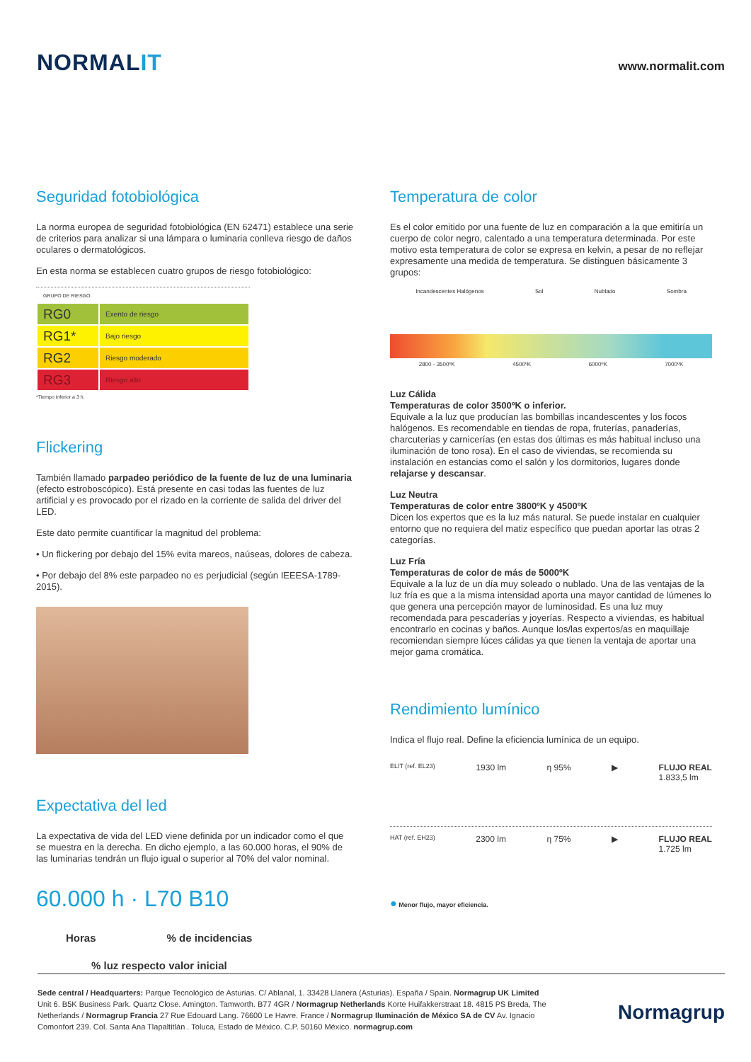NORMALIT
www.normalit.com
Seguridad fotobiológica
La norma europea de seguridad fotobiológica (EN 62471) establece una serie de criterios para analizar si una lámpara o luminaria conlleva riesgo de daños oculares o dermatológicos.
En esta norma se establecen cuatro grupos de riesgo fotobiológico:
| GRUPO DE RIESGO | |
| --- | --- |
| RG0 | Exento de riesgo |
| RG1* | Bajo riesgo |
| RG2 | Riesgo moderado |
| RG3 | Riesgo alto |
*Tiempo inferior a 3 h.
Flickering
También llamado parpadeo periódico de la fuente de luz de una luminaria (efecto estroboscópico). Está presente en casi todas las fuentes de luz artificial y es provocado por el rizado en la corriente de salida del driver del LED.
Este dato permite cuantificar la magnitud del problema:
• Un flickering por debajo del 15% evita mareos, naúseas, dolores de cabeza.
• Por debajo del 8% este parpadeo no es perjudicial (según IEEESA-1789-2015).
Expectativa del led
La expectativa de vida del LED viene definida por un indicador como el que se muestra en la derecha. En dicho ejemplo, a las 60.000 horas, el 90% de las luminarias tendrán un flujo igual o superior al 70% del valor nominal.
60.000 h · L70 B10
Horas% de incidencias
% luz respecto valor inicial
Temperatura de color
Es el color emitido por una fuente de luz en comparación a la que emitiría un cuerpo de color negro, calentado a una temperatura determinada. Por este motivo esta temperatura de color se expresa en kelvin, a pesar de no reflejar expresamente una medida de temperatura. Se distinguen básicamente 3 grupos:
Incandescentes Halógenos Sol Nublado Sombra
2800 - 3500ºK 4500ºK 6000ºK 7000ºK
Luz Cálida
Temperaturas de color 3500ºK o inferior.
Equivale a la luz que producían las bombillas incandescentes y los focos halógenos. Es recomendable en tiendas de ropa, fruterías, panaderías, charcuterias y carnicerías (en estas dos últimas es más habitual incluso una iluminación de tono rosa). En el caso de viviendas, se recomienda su instalación en estancias como el salón y los dormitorios, lugares donde relajarse y descansar.
Luz Neutra
Temperaturas de color entre 3800ºK y 4500ºK
Dicen los expertos que es la luz más natural. Se puede instalar en cualquier entorno que no requiera del matiz específico que puedan aportar las otras 2 categorías.
Luz Fría
Temperaturas de color de más de 5000ºK
Equivale a la luz de un día muy soleado o nublado. Una de las ventajas de la luz fría es que a la misma intensidad aporta una mayor cantidad de lúmenes lo que genera una percepción mayor de luminosidad. Es una luz muy recomendada para pescaderías y joyerías. Respecto a viviendas, es habitual encontrarlo en cocinas y baños. Aunque los/las expertos/as en maquillaje recomiendan siempre lúces cálidas ya que tienen la ventaja de aportar una mejor gama cromática.
Rendimiento lumínico
Indica el flujo real. Define la eficiencia lumínica de un equipo.
ELIT (ref. EL23) 1930 lm η 95% ▶ FLUJO REAL
1.833,5 lm
HAT (ref. EH23) 2300 lm η 75% ▶ FLUJO REAL
1.725 lm
● Menor flujo, mayor eficiencia.
Sede central / Headquarters: Parque Tecnológico de Asturias. C/ Ablanal, 1. 33428 Llanera (Asturias). España / Spain. Normagrup UK Limited Unit 6. B5K Business Park. Quartz Close. Amington. Tamworth. B77 4GR / Normagrup Netherlands Korte Huifakkerstraat 18. 4815 PS Breda, The Netherlands / Normagrup Francia 27 Rue Edouard Lang. 76600 Le Havre. France / Normagrup Iluminación de México SA de CV Av. Ignacio Comonfort 239. Col. Santa Ana Tlapaltitlán . Toluca, Estado de México. C.P. 50160 México. normagrup.com
Normagrup